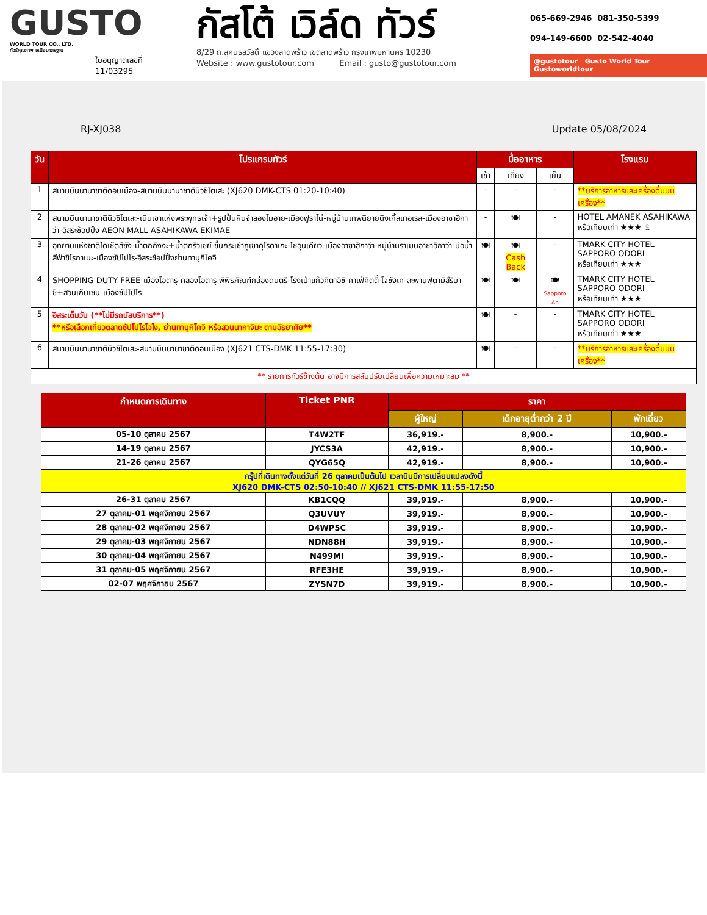GUSTO
WORLD TOUR CO., LTD.
ทัวร์คุณภาพ เหนือมาตรฐาน
ใบอนุญาตเลขที่
11/03295
กัสโต้ เวิล์ด ทัวร์
8/29 ถ.สุคนธสวัสดิ์ แขวงลาดพร้าว เขตลาดพร้าว กรุงเทพมหานคร 10230
Website : www.gustotour.com Email : gusto@gustotour.com
065-669-2946 081-350-5399
094-149-6600 02-542-4040
@gustotour Gusto World Tour Gustoworldtour
RJ-XJ038 Update 05/08/2024
| วัน | โปรแกรมทัวร์ | มื้ออาหาร | | | โรงแรม |
| --- | --- | --- | --- | --- | --- |
| | | เช้า | เที่ยง | เย็น | |
| 1 | สนามบินนานาชาติดอนเมือง-สนามบินนานาชาตินิวชิโตเสะ (XJ620 DMK-CTS 01:20-10:40) | - | - | - | **บริการอาหารและเครื่องดื่มบนเครื่อง** |
| 2 | สนามบินนานาชาตินิวชิโตเสะ-เนินเขาแห่งพระพุทธเจ้า+รูปปั้นหินจำลองโมอาย-เมืองฟูราโน่-หมู่บ้านเทพนิยายนิงเกิ้ลเทอเรส-เมืองอาซาฮิกาว่า-อิสระช้อปปิ้ง AEON MALL ASAHIKAWA EKIMAE | - | 🍽 | - | HOTEL AMANEK ASAHIKAWA หรือเทียบเท่า ★★★ ♨ |
| 3 | อุทยานแห่งชาติไดเซ็ตสึซัง-น้ำตกกิงงะ+น้ำตกริวเซย์-ขึ้นกระเช้าภูเขาคุโรดาเกะ-โซอุนเคียว-เมืองอาซาฮิกาว่า-หมู่บ้านราเมนอาซาฮิกาว่า-บ่อน้ำสีฟ้าชิโรกาเนะ-เมืองซัปโปโร-อิสระช้อปปิ้งย่านทานุกิโคจิ | 🍽 | 🍽 Cash Back | - | TMARK CITY HOTEL SAPPORO ODORI หรือเทียบเท่า ★★★ |
| 4 | SHOPPING DUTY FREE-เมืองโอตารุ-คลองโอตารุ-พิพิธภัณฑ์กล่องดนตรี-โรงเป่าแก้วคิตาอิชิ-คาเฟ่คิตตี้-โจซังเค-สะพานฟุตามิสึริบาชิ+สวนเก็นเซน-เมืองซัปโปโร | 🍽 | 🍽 | 🍽 Sapporo An | TMARK CITY HOTEL SAPPORO ODORI หรือเทียบเท่า ★★★ |
| 5 | อิสระเต็มวัน (**ไม่มีรถบัสบริการ**) **หรือเลือกเที่ยวตลาดซัปโปโรโจไง, ย่านทานุกิโคจิ หรือสวนนากาจิมะ ตามอัธยาศัย** | 🍽 | - | - | TMARK CITY HOTEL SAPPORO ODORI หรือเทียบเท่า ★★★ |
| 6 | สนามบินนานาชาตินิวชิโตเสะ-สนามบินนานาชาติดอนเมือง (XJ621 CTS-DMK 11:55-17:30) | 🍽 | - | - | **บริการอาหารและเครื่องดื่มบนเครื่อง** |
| ** รายการทัวร์ข้างต้น อาจมีการสลับปรับเปลี่ยนเพื่อความเหมาะสม ** | | | | | |
| กำหนดการเดินทาง | Ticket PNR | ราคา | | |
| --- | --- | --- | --- | --- |
| | | ผู้ใหญ่ | เด็กอายุต่ำกว่า 2 ปี | พักเดี่ยว |
| 05-10 ตุลาคม 2567 | T4W2TF | 36,919.- | 8,900.- | 10,900.- |
| 14-19 ตุลาคม 2567 | JYCS3A | 42,919.- | 8,900.- | 10,900.- |
| 21-26 ตุลาคม 2567 | QYG65Q | 42,919.- | 8,900.- | 10,900.- |
| กรุ๊ปที่เดินทางตั้งแต่วันที่ 26 ตุลาคมเป็นต้นไป เวลาบินมีการเปลี่ยนแปลงดังนี้ XJ620 DMK-CTS 02:50-10:40 // XJ621 CTS-DMK 11:55-17:50 | | | | |
| 26-31 ตุลาคม 2567 | KB1CQQ | 39,919.- | 8,900.- | 10,900.- |
| 27 ตุลาคม-01 พฤศจิกายน 2567 | Q3UVUY | 39,919.- | 8,900.- | 10,900.- |
| 28 ตุลาคม-02 พฤศจิกายน 2567 | D4WP5C | 39,919.- | 8,900.- | 10,900.- |
| 29 ตุลาคม-03 พฤศจิกายน 2567 | NDN88H | 39,919.- | 8,900.- | 10,900.- |
| 30 ตุลาคม-04 พฤศจิกายน 2567 | N499MI | 39,919.- | 8,900.- | 10,900.- |
| 31 ตุลาคม-05 พฤศจิกายน 2567 | RFE3HE | 39,919.- | 8,900.- | 10,900.- |
| 02-07 พฤศจิกายน 2567 | ZYSN7D | 39,919.- | 8,900.- | 10,900.- |